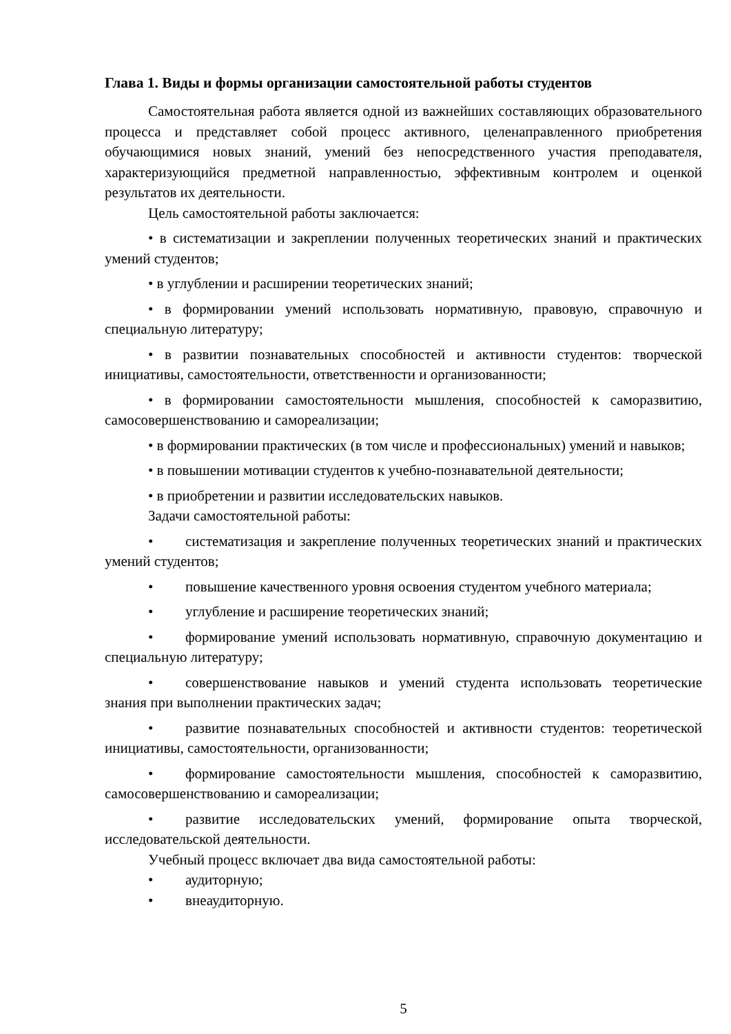Глава 1. Виды и формы организации самостоятельной работы студентов
Самостоятельная работа является одной из важнейших составляющих образовательного процесса и представляет собой процесс активного, целенаправленного приобретения обучающимися новых знаний, умений без непосредственного участия преподавателя, характеризующийся предметной направленностью, эффективным контролем и оценкой результатов их деятельности.
Цель самостоятельной работы заключается:
• в систематизации и закреплении полученных теоретических знаний и практических умений студентов;
• в углублении и расширении теоретических знаний;
• в формировании умений использовать нормативную, правовую, справочную и специальную литературу;
• в развитии познавательных способностей и активности студентов: творческой инициативы, самостоятельности, ответственности и организованности;
• в формировании самостоятельности мышления, способностей к саморазвитию, самосовершенствованию и самореализации;
• в формировании практических (в том числе и профессиональных) умений и навыков;
• в повышении мотивации студентов к учебно-познавательной деятельности;
• в приобретении и развитии исследовательских навыков.
Задачи самостоятельной работы:
• систематизация и закрепление полученных теоретических знаний и практических умений студентов;
• повышение качественного уровня освоения студентом учебного материала;
• углубление и расширение теоретических знаний;
• формирование умений использовать нормативную, справочную документацию и специальную литературу;
• совершенствование навыков и умений студента использовать теоретические знания при выполнении практических задач;
• развитие познавательных способностей и активности студентов: теоретической инициативы, самостоятельности, организованности;
• формирование самостоятельности мышления, способностей к саморазвитию, самосовершенствованию и самореализации;
• развитие исследовательских умений, формирование опыта творческой, исследовательской деятельности.
Учебный процесс включает два вида самостоятельной работы:
• аудиторную;
• внеаудиторную.
5